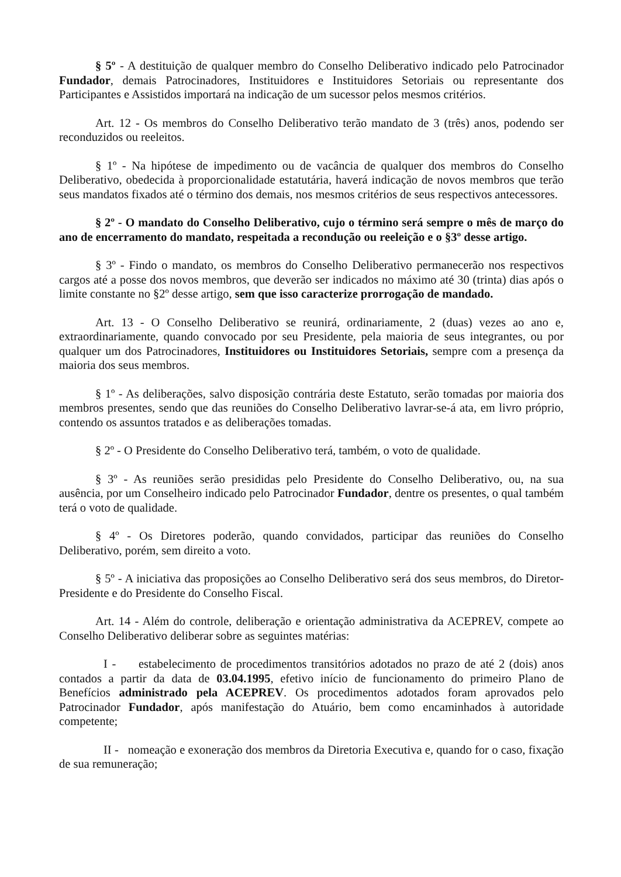§ 5º - A destituição de qualquer membro do Conselho Deliberativo indicado pelo Patrocinador Fundador, demais Patrocinadores, Instituidores e Instituidores Setoriais ou representante dos Participantes e Assistidos importará na indicação de um sucessor pelos mesmos critérios.
Art. 12 - Os membros do Conselho Deliberativo terão mandato de 3 (três) anos, podendo ser reconduzidos ou reeleitos.
§ 1º - Na hipótese de impedimento ou de vacância de qualquer dos membros do Conselho Deliberativo, obedecida à proporcionalidade estatutária, haverá indicação de novos membros que terão seus mandatos fixados até o término dos demais, nos mesmos critérios de seus respectivos antecessores.
§ 2º - O mandato do Conselho Deliberativo, cujo o término será sempre o mês de março do ano de encerramento do mandato, respeitada a recondução ou reeleição e o §3º desse artigo.
§ 3º - Findo o mandato, os membros do Conselho Deliberativo permanecerão nos respectivos cargos até a posse dos novos membros, que deverão ser indicados no máximo até 30 (trinta) dias após o limite constante no §2º desse artigo, sem que isso caracterize prorrogação de mandado.
Art. 13 - O Conselho Deliberativo se reunirá, ordinariamente, 2 (duas) vezes ao ano e, extraordinariamente, quando convocado por seu Presidente, pela maioria de seus integrantes, ou por qualquer um dos Patrocinadores, Instituidores ou Instituidores Setoriais, sempre com a presença da maioria dos seus membros.
§ 1º - As deliberações, salvo disposição contrária deste Estatuto, serão tomadas por maioria dos membros presentes, sendo que das reuniões do Conselho Deliberativo lavrar-se-á ata, em livro próprio, contendo os assuntos tratados e as deliberações tomadas.
§ 2º - O Presidente do Conselho Deliberativo terá, também, o voto de qualidade.
§ 3º - As reuniões serão presididas pelo Presidente do Conselho Deliberativo, ou, na sua ausência, por um Conselheiro indicado pelo Patrocinador Fundador, dentre os presentes, o qual também terá o voto de qualidade.
§ 4º - Os Diretores poderão, quando convidados, participar das reuniões do Conselho Deliberativo, porém, sem direito a voto.
§ 5º - A iniciativa das proposições ao Conselho Deliberativo será dos seus membros, do Diretor-Presidente e do Presidente do Conselho Fiscal.
Art. 14 - Além do controle, deliberação e orientação administrativa da ACEPREV, compete ao Conselho Deliberativo deliberar sobre as seguintes matérias:
I - estabelecimento de procedimentos transitórios adotados no prazo de até 2 (dois) anos contados a partir da data de 03.04.1995, efetivo início de funcionamento do primeiro Plano de Benefícios administrado pela ACEPREV. Os procedimentos adotados foram aprovados pelo Patrocinador Fundador, após manifestação do Atuário, bem como encaminhados à autoridade competente;
II - nomeação e exoneração dos membros da Diretoria Executiva e, quando for o caso, fixação de sua remuneração;